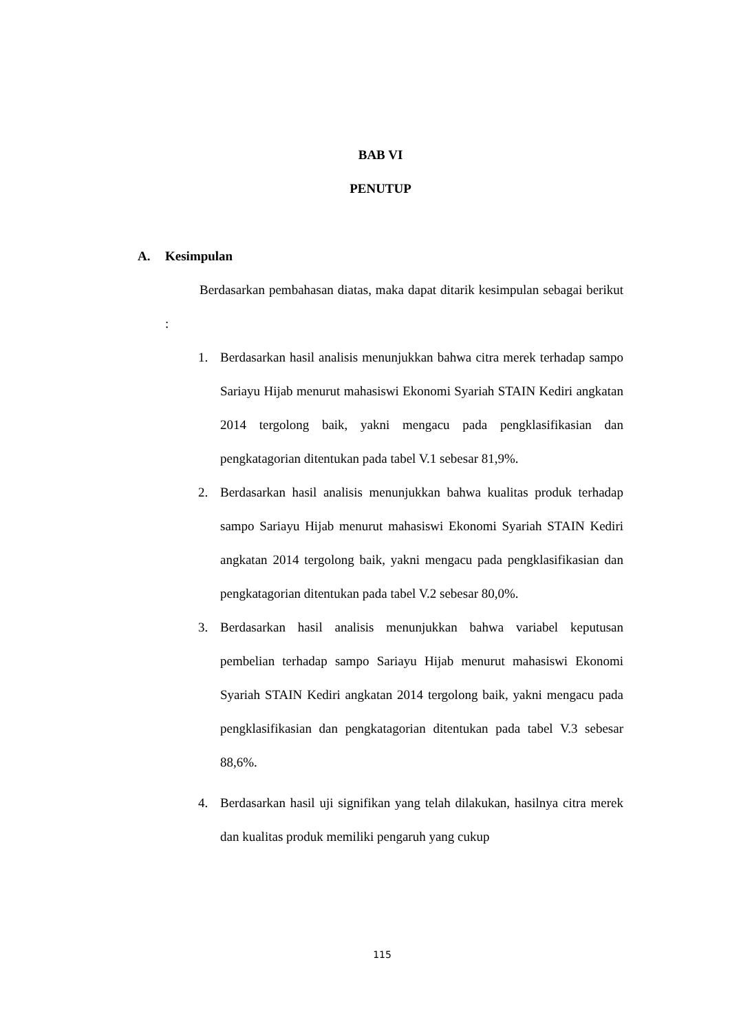BAB VI
PENUTUP
A. Kesimpulan
Berdasarkan pembahasan diatas, maka dapat ditarik kesimpulan sebagai berikut :
1. Berdasarkan hasil analisis menunjukkan bahwa citra merek terhadap sampo Sariayu Hijab menurut mahasiswi Ekonomi Syariah STAIN Kediri angkatan 2014 tergolong baik, yakni mengacu pada pengklasifikasian dan pengkatagorian ditentukan pada tabel V.1 sebesar 81,9%.
2. Berdasarkan hasil analisis menunjukkan bahwa kualitas produk terhadap sampo Sariayu Hijab menurut mahasiswi Ekonomi Syariah STAIN Kediri angkatan 2014 tergolong baik, yakni mengacu pada pengklasifikasian dan pengkatagorian ditentukan pada tabel V.2 sebesar 80,0%.
3. Berdasarkan hasil analisis menunjukkan bahwa variabel keputusan pembelian terhadap sampo Sariayu Hijab menurut mahasiswi Ekonomi Syariah STAIN Kediri angkatan 2014 tergolong baik, yakni mengacu pada pengklasifikasian dan pengkatagorian ditentukan pada tabel V.3 sebesar 88,6%.
4. Berdasarkan hasil uji signifikan yang telah dilakukan, hasilnya citra merek dan kualitas produk memiliki pengaruh yang cukup
115